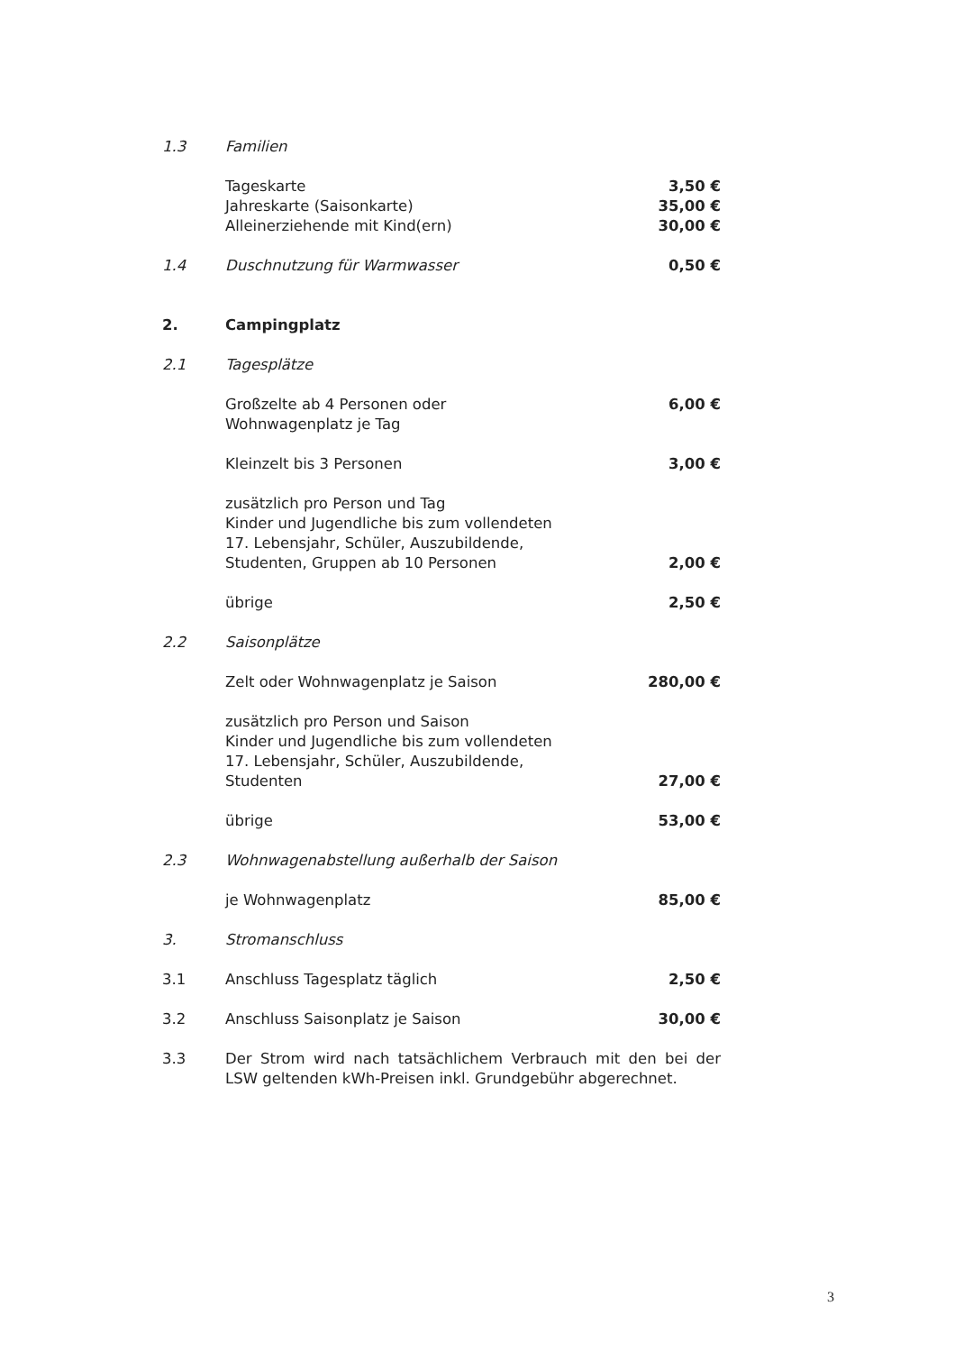1.3 Familien
Tageskarte
Jahreskarte (Saisonkarte)
Alleinerziehende mit Kind(ern)
3,50 €
35,00 €
30,00 €
1.4 Duschnutzung für Warmwasser 0,50 €
2. Campingplatz
2.1 Tagesplätze
Großzelte ab 4 Personen oder
Wohnwagenplatz je Tag
6,00 €
Kleinzelt bis 3 Personen 3,00 €
zusätzlich pro Person und Tag
Kinder und Jugendliche bis zum vollendeten
17. Lebensjahr, Schüler, Auszubildende,
Studenten, Gruppen ab 10 Personen
2,00 €
übrige 2,50 €
2.2 Saisonplätze
Zelt oder Wohnwagenplatz je Saison
280,00 €
zusätzlich pro Person und Saison
Kinder und Jugendliche bis zum vollendeten
17. Lebensjahr, Schüler, Auszubildende,
Studenten
27,00 €
übrige 53,00 €
2.3 Wohnwagenabstellung außerhalb der Saison
je Wohnwagenplatz 85,00 €
3. Stromanschluss
3.1 Anschluss Tagesplatz täglich 2,50 €
3.2 Anschluss Saisonplatz je Saison
30,00 €
3.3 Der Strom wird nach tatsächlichem Verbrauch mit den bei der LSW geltenden kWh-Preisen inkl. Grundgebühr abgerechnet.
3